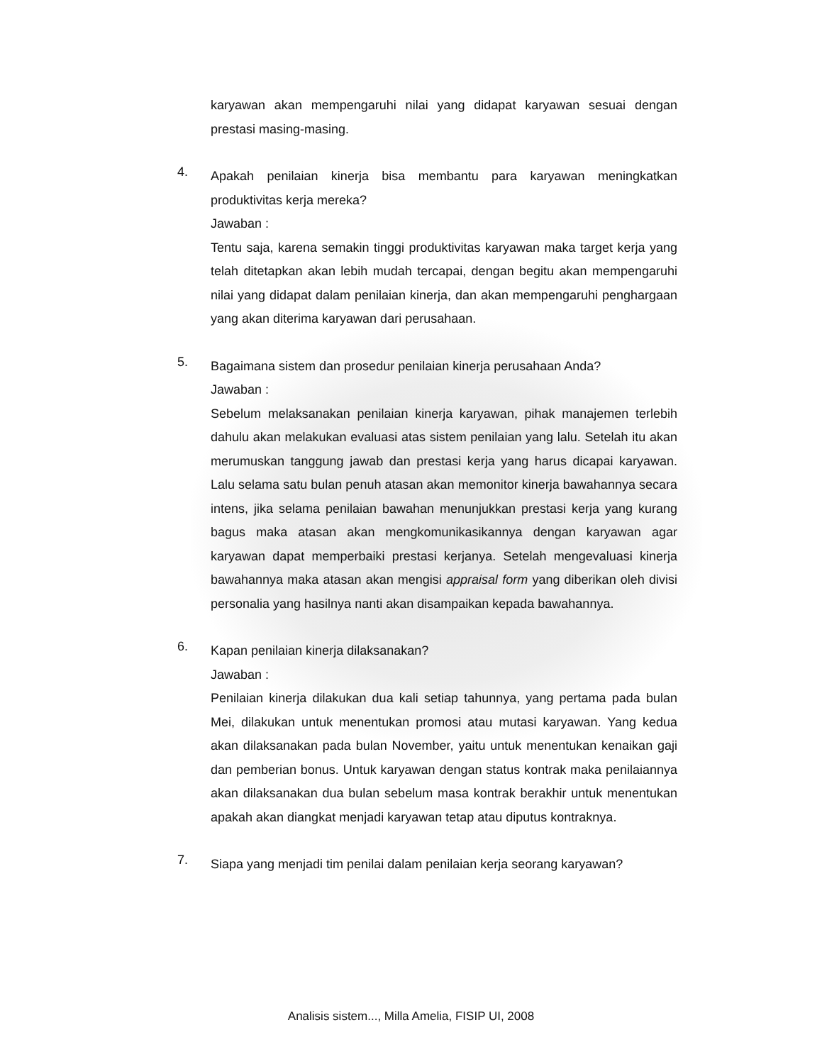karyawan akan mempengaruhi nilai yang didapat karyawan sesuai dengan prestasi masing-masing.
4.
Apakah penilaian kinerja bisa membantu para karyawan meningkatkan produktivitas kerja mereka?
Jawaban :
Tentu saja, karena semakin tinggi produktivitas karyawan maka target kerja yang telah ditetapkan akan lebih mudah tercapai, dengan begitu akan mempengaruhi nilai yang didapat dalam penilaian kinerja, dan akan mempengaruhi penghargaan yang akan diterima karyawan dari perusahaan.
5.
Bagaimana sistem dan prosedur penilaian kinerja perusahaan Anda?
Jawaban :
Sebelum melaksanakan penilaian kinerja karyawan, pihak manajemen terlebih dahulu akan melakukan evaluasi atas sistem penilaian yang lalu. Setelah itu akan merumuskan tanggung jawab dan prestasi kerja yang harus dicapai karyawan. Lalu selama satu bulan penuh atasan akan memonitor kinerja bawahannya secara intens, jika selama penilaian bawahan menunjukkan prestasi kerja yang kurang bagus maka atasan akan mengkomunikasikannya dengan karyawan agar karyawan dapat memperbaiki prestasi kerjanya. Setelah mengevaluasi kinerja bawahannya maka atasan akan mengisi appraisal form yang diberikan oleh divisi personalia yang hasilnya nanti akan disampaikan kepada bawahannya.
6.
Kapan penilaian kinerja dilaksanakan?
Jawaban :
Penilaian kinerja dilakukan dua kali setiap tahunnya, yang pertama pada bulan Mei, dilakukan untuk menentukan promosi atau mutasi karyawan. Yang kedua akan dilaksanakan pada bulan November, yaitu untuk menentukan kenaikan gaji dan pemberian bonus. Untuk karyawan dengan status kontrak maka penilaiannya akan dilaksanakan dua bulan sebelum masa kontrak berakhir untuk menentukan apakah akan diangkat menjadi karyawan tetap atau diputus kontraknya.
7.
Siapa yang menjadi tim penilai dalam penilaian kerja seorang karyawan?
Analisis sistem..., Milla Amelia, FISIP UI, 2008